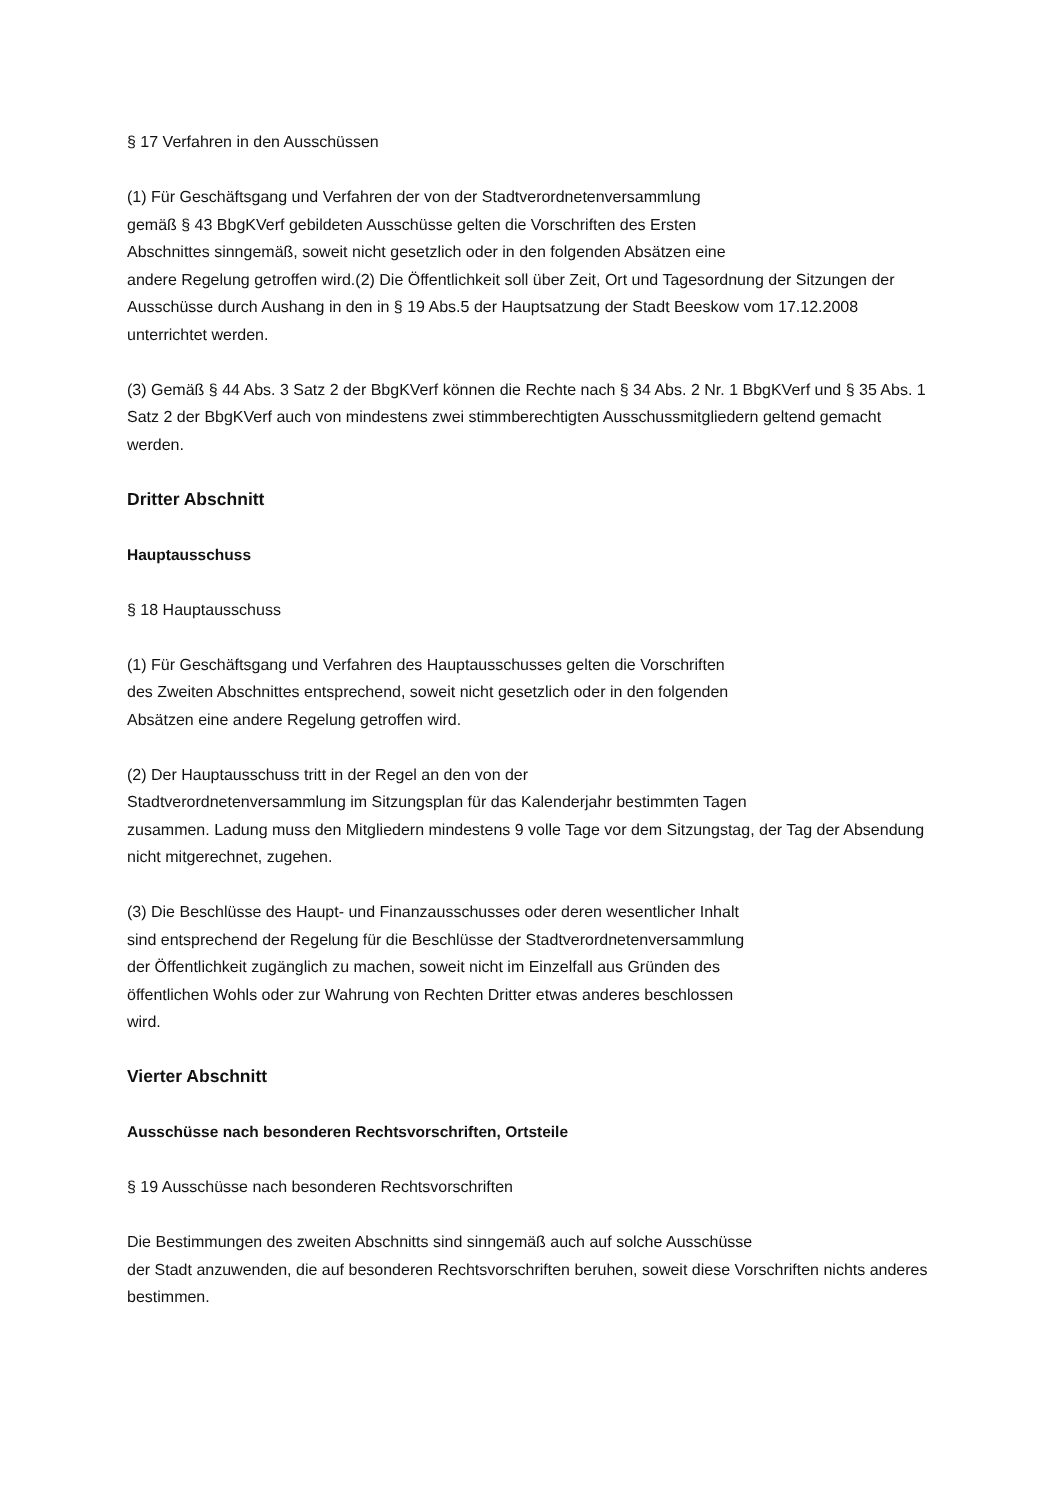§ 17 Verfahren in den Ausschüssen
(1) Für Geschäftsgang und Verfahren der von der Stadtverordnetenversammlung
gemäß § 43 BbgKVerf gebildeten Ausschüsse gelten die Vorschriften des Ersten
Abschnittes sinngemäß, soweit nicht gesetzlich oder in den folgenden Absätzen eine
andere Regelung getroffen wird.(2) Die Öffentlichkeit soll über Zeit, Ort und Tagesordnung der Sitzungen der Ausschüsse durch Aushang in den in § 19 Abs.5 der Hauptsatzung der Stadt Beeskow vom 17.12.2008 unterrichtet werden.
(3) Gemäß § 44 Abs. 3 Satz 2 der BbgKVerf können die Rechte nach § 34 Abs. 2 Nr. 1 BbgKVerf und § 35 Abs. 1 Satz 2 der BbgKVerf auch von mindestens zwei stimmberechtigten Ausschussmitgliedern geltend gemacht werden.
Dritter Abschnitt
Hauptausschuss
§ 18 Hauptausschuss
(1) Für Geschäftsgang und Verfahren des Hauptausschusses gelten die Vorschriften
des Zweiten Abschnittes entsprechend, soweit nicht gesetzlich oder in den folgenden
Absätzen eine andere Regelung getroffen wird.
(2) Der Hauptausschuss tritt in der Regel an den von der
Stadtverordnetenversammlung im Sitzungsplan für das Kalenderjahr bestimmten Tagen
zusammen. Ladung muss den Mitgliedern mindestens 9 volle Tage vor dem Sitzungstag, der Tag der Absendung nicht mitgerechnet, zugehen.
(3) Die Beschlüsse des Haupt- und Finanzausschusses oder deren wesentlicher Inhalt
sind entsprechend der Regelung für die Beschlüsse der Stadtverordnetenversammlung
der Öffentlichkeit zugänglich zu machen, soweit nicht im Einzelfall aus Gründen des
öffentlichen Wohls oder zur Wahrung von Rechten Dritter etwas anderes beschlossen
wird.
Vierter Abschnitt
Ausschüsse nach besonderen Rechtsvorschriften, Ortsteile
§ 19 Ausschüsse nach besonderen Rechtsvorschriften
Die Bestimmungen des zweiten Abschnitts sind sinngemäß auch auf solche Ausschüsse
der Stadt anzuwenden, die auf besonderen Rechtsvorschriften beruhen, soweit diese Vorschriften nichts anderes bestimmen.